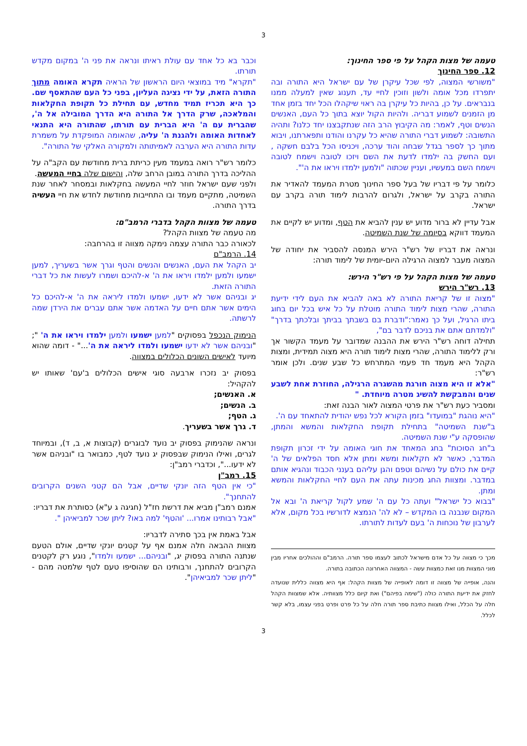3
טעמה של מצות הקהל על פי ספר החינוך:
12. ספר החינוך
"משורשי המצוה, לפי שכל עיקרן של עם ישראל היא התורה ובה יתפרדו מכל אומה ולשון וזוכין לחיי עד, תענוג שאין למעלה ממנו בנבראים. על כן, בהיות כל עיקרן בה ראוי שיקהלו הכל יחד בזמן אחד מן הזמנים לשמוע דבריה. ולהיות הקול יוצא בתוך כל העם, האנשים הנשים וטף, לאמר: מה הקיבוץ הרב הזה שנתקבצנו יחד כלנו? ותהיה התשובה: לשמוע דברי התורה שהיא כל עקרנו והודנו ותפארתנו, ויבוא מתוך כך לספר בגדל שבחה והוד ערכה, ויכניסו הכל בלבם חשקה , ועם החשק בה ילמדו לדעת את השם ויזכו לטובה וישמח לטובה וישמח השם במעשיו, ועניין שכתוה "ולמען ילמדו ויראו את ה'".
כלומר על פי דבריו של בעל ספר החינוך מטרת המעמד להאדיר את התורה בקרב על ישראל, ולגרום להרבות לימוד תורה בקרב עם ישראל.
אבל עדיין לא ברור מדוע יש ענין להביא את הטף, ומדוע יש לקיים את המעמד דווקא בסיומה של שנת השמיטה.
ונראה את דבריו של רש"ר הירש המנסה להסביר את יחודה של המצוה מעבר למצוה הרגילה היום-יומית של לימוד תורה:
טעמה של מצות הקהל על פי רש"ר הירש:
13. רש"ר הירש
"מצוה זו של קריאת התורה לא באה להביא את העם לידי ידיעת התורה, שהרי מצות לימוד התורה מוטלת על כל איש בכל יום בחוג ביתו הרגיל, ועל כך נאמר:"ודברת בם בשבתך בביתך ובלכתך בדרך" "ולמדתם אתם את בניכם לדבר בם",
תחילה דוחה רש"ר הירש את ההבנה שמדובר על מעמד הקשור אך ורק ללימוד התורה, שהרי מצות לימוד תורה היא מצוה תמידית, ומצות הקהל היא מעמד חד פעמי המתרחש כל שבע שנים. ולכן אומר רש"ר:
"אלא זו היא מצוה חורגת מהשגרה הרגילה, החוזרת אחת לשבע שנים והמבקשת להשיג מטרה מיוחדת. "
ומסביר כעת רש"ר את פרטי המצוה לאור הבנה זאת:
"היא נוהגת "במועדו" בזמן הקורא לכל נפש יהודית להתאחד עם ה'.
ב"שנת השמיטה" בתחילת תקופת החקלאות והמשא והמתן, שהופסקה ע"י שנת השמיטה.
ב"חג הסוכות" בחג המאחד את חוגי האומה על ידי זכרון תקופת המדבר, כאשר לא חקלאות ומשא ומתן אלא חסד הפלאים של ה' קיים את כולם על נשיהם וטפם והגן עליהם בענני הכבוד ונהגיא אותם במדבר. ומצוות החג מכינות עתה את העם לחיי החקלאות והמשא ומתן.
"בבוא כל ישראל" ועתה כל עם ה' שמע לקול קריאת ה' ובא אל המקום שנבנה בו המקדש – לא לה' הנמצא לדורשיו בכל מקום, אלא לערבון של נוכחות ה' בעם לעדות לתורתו.
מכך כי מצווה על כל אדם מישראל לכתוב לעצמו ספר תורה. הרמב"ם וההולכים אחריו מבין מוני המצוות מנו זאת כמצוות עשה - המצווה האחרונה הכתובה בתורה.
והנה, אופייה של מצווה זו דומה לאופייה של מצוות הקהל: אף היא מצווה כללית שנועדה לחזק את ידיעת התורה כולה ("שימה בפיהם") ואת קיום כלל מצוותיה. אלא שמצוות הקהל חלה על הכלל, ואילו מצוות כתיבת ספר תורה חלה על כל פרט ופרט בפני עצמו, בלא קשר לכלל.
וכבר בא כל אחד עם עולת ראיתו ונראה את פני ה' במקום מקדש תורתו.
"תקרא" מיד במוצאי היום הראשון של הראיה תקרא האומה מתוך התורה הזאת, על ידי נציגה העליון, בפני כל העם שהתאסף שם. כך היא תכריז תמיד מחדש, עם תחילת כל תקופת החקלאות והמלאכה, שרק הדרך אל התורה היא הדרך המובילה אל ה', שהברית עם ה' היא הברית עם תורתו, שהתורה היא התנאי לאחדות האומה ולהגנת ה' עליה, שהאומה המופקדת על משמרת עדות התורה היא הערבה לאמיתותה ולמקורה האלקי של התורה".
כלומר רש"ר רואה במעמד מעין כריתת ברית מחודשת עם הקב"ה על ההליכה בדרך התורה במובן הרחב שלה, והישום שלה בחיי המעשה.
ולפני שעם ישראל חוזר לחיי המעשה בחקלאות ובמסחר לאחר שנת השמיטה, מתקיים מעמד ובו התחייבות מחודשת לחדש את חיי העשיה בדרך התורה.
טעמה של מצוות הקהל בדברי הרמב"ם:
מה טעמה של מצוות הקהל?
לכאורה כבר התורה עצמה נימקה מצווה זו בהרחבה:
14. הרמב"ם
יב הקהל את העם, האנשים והנשים והטף וגרך אשר בשעריך, למען ישמעו ולמען ילמדו ויראו את ה' א-להיכם ושמרו לעשות את כל דברי התורה הזאת.
יג ובניהם אשר לא ידעו, ישמעו ולמדו ליראה את ה' א-להיכם כל הימים אשר אתם חיים על האדמה אשר אתם עברים את הירדן שמה לרשתה.
הנימוק הנכפל בפסוקים "למען ישמעו ולמען ילמדו ויראו את ה' "; "ובניהם אשר לא ידעו ישמעו ולמדו ליראה את ה'..." - דומה שהוא מיועד לאישים השונים הכלולים במצווה.
בפסוק יב נזכרו ארבעה סוגי אישים הכלולים ב'עם' שאותו יש להקהיל:
א. האנשים;
ב. הנשים;
ג. הטף;
ד. גרך אשר בשעריך.
ונראה שהנימוק בפסוק יב נועד לבוגרים (קבוצות א, ב, ד), ובמיוחד לגרים, ואילו הנימוק שבפסוק יג נועד לטף, כמבואר בו "ובניהם אשר לא ידעו...", וכדברי רמב"ן:
15. רמב"ן
"כי אין הטף הזה יונקי שדיים, אבל הם קטני השנים הקרובים להתחנך".
אמנם רמב"ן מביא את דרשת חז"ל (חגיגה ג ע"א) כסותרת את דבריו:
"אבל רבותינו אמרו... 'והטף' למה באו? ליתן שכר למביאיהן ".
אבל באמת אין בכך סתירה לדבריו:
מצוות ההבאה חלה אמנם אף על קטנים יונקי שדיים, אולם הטעם שנתנה התורה בפסוק יג, "ובניהם... ישמעו ולמדו", נוגע רק לקטנים הקרובים להתחנך, ורבותינו הם שהוסיפו טעם לטף שלמטה מהם - "ליתן שכר למביאיהן".
3